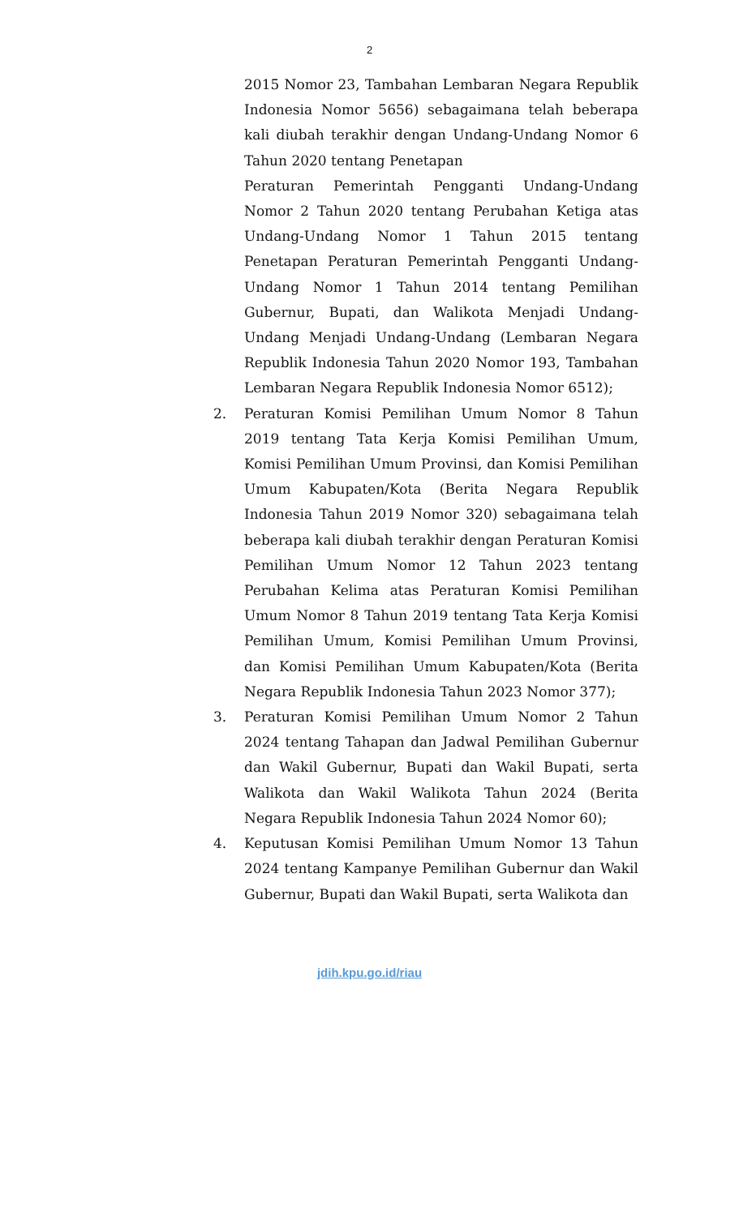2
2015 Nomor 23, Tambahan Lembaran Negara Republik Indonesia Nomor 5656) sebagaimana telah beberapa kali diubah terakhir dengan Undang-Undang Nomor 6 Tahun 2020 tentang Penetapan
Peraturan Pemerintah Pengganti Undang-Undang Nomor 2 Tahun 2020 tentang Perubahan Ketiga atas Undang-Undang Nomor 1 Tahun 2015 tentang Penetapan Peraturan Pemerintah Pengganti Undang-Undang Nomor 1 Tahun 2014 tentang Pemilihan Gubernur, Bupati, dan Walikota Menjadi Undang-Undang Menjadi Undang-Undang (Lembaran Negara Republik Indonesia Tahun 2020 Nomor 193, Tambahan Lembaran Negara Republik Indonesia Nomor 6512);
2. Peraturan Komisi Pemilihan Umum Nomor 8 Tahun 2019 tentang Tata Kerja Komisi Pemilihan Umum, Komisi Pemilihan Umum Provinsi, dan Komisi Pemilihan Umum Kabupaten/Kota (Berita Negara Republik Indonesia Tahun 2019 Nomor 320) sebagaimana telah beberapa kali diubah terakhir dengan Peraturan Komisi Pemilihan Umum Nomor 12 Tahun 2023 tentang Perubahan Kelima atas Peraturan Komisi Pemilihan Umum Nomor 8 Tahun 2019 tentang Tata Kerja Komisi Pemilihan Umum, Komisi Pemilihan Umum Provinsi, dan Komisi Pemilihan Umum Kabupaten/Kota (Berita Negara Republik Indonesia Tahun 2023 Nomor 377);
3. Peraturan Komisi Pemilihan Umum Nomor 2 Tahun 2024 tentang Tahapan dan Jadwal Pemilihan Gubernur dan Wakil Gubernur, Bupati dan Wakil Bupati, serta Walikota dan Wakil Walikota Tahun 2024 (Berita Negara Republik Indonesia Tahun 2024 Nomor 60);
4. Keputusan Komisi Pemilihan Umum Nomor 13 Tahun 2024 tentang Kampanye Pemilihan Gubernur dan Wakil Gubernur, Bupati dan Wakil Bupati, serta Walikota dan
jdih.kpu.go.id/riau